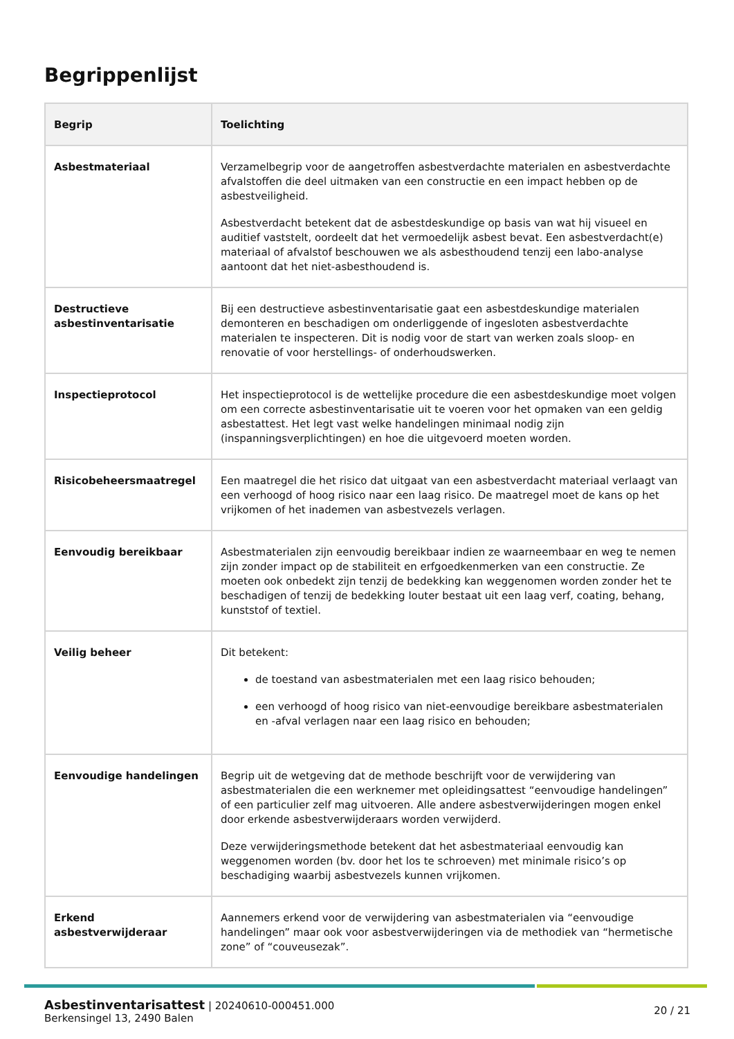Begrippenlijst
| Begrip | Toelichting |
| --- | --- |
| Asbestmateriaal | Verzamelbegrip voor de aangetroffen asbestverdachte materialen en asbestverdachte afvalstoffen die deel uitmaken van een constructie en een impact hebben op de asbestveiligheid. Asbestverdacht betekent dat de asbestdeskundige op basis van wat hij visueel en auditief vaststelt, oordeelt dat het vermoedelijk asbest bevat. Een asbestverdacht(e) materiaal of afvalstof beschouwen we als asbesthoudend tenzij een labo-analyse aantoont dat het niet-asbesthoudend is. |
| Destructieve asbestinventarisatie | Bij een destructieve asbestinventarisatie gaat een asbestdeskundige materialen demonteren en beschadigen om onderliggende of ingesloten asbestverdachte materialen te inspecteren. Dit is nodig voor de start van werken zoals sloop- en renovatie of voor herstellings- of onderhoudswerken. |
| Inspectieprotocol | Het inspectieprotocol is de wettelijke procedure die een asbestdeskundige moet volgen om een correcte asbestinventarisatie uit te voeren voor het opmaken van een geldig asbestattest. Het legt vast welke handelingen minimaal nodig zijn (inspanningsverplichtingen) en hoe die uitgevoerd moeten worden. |
| Risicobeheersmaatregel | Een maatregel die het risico dat uitgaat van een asbestverdacht materiaal verlaagt van een verhoogd of hoog risico naar een laag risico. De maatregel moet de kans op het vrijkomen of het inademen van asbestvezels verlagen. |
| Eenvoudig bereikbaar | Asbestmaterialen zijn eenvoudig bereikbaar indien ze waarneembaar en weg te nemen zijn zonder impact op de stabiliteit en erfgoedkenmerken van een constructie. Ze moeten ook onbedekt zijn tenzij de bedekking kan weggenomen worden zonder het te beschadigen of tenzij de bedekking louter bestaat uit een laag verf, coating, behang, kunststof of textiel. |
| Veilig beheer | Dit betekent: de toestand van asbestmaterialen met een laag risico behouden; een verhoogd of hoog risico van niet-eenvoudige bereikbare asbestmaterialen en -afval verlagen naar een laag risico en behouden; |
| Eenvoudige handelingen | Begrip uit de wetgeving dat de methode beschrijft voor de verwijdering van asbestmaterialen die een werknemer met opleidingsattest “eenvoudige handelingen” of een particulier zelf mag uitvoeren. Alle andere asbestverwijderingen mogen enkel door erkende asbestverwijderaars worden verwijderd. Deze verwijderingsmethode betekent dat het asbestmateriaal eenvoudig kan weggenomen worden (bv. door het los te schroeven) met minimale risico’s op beschadiging waarbij asbestvezels kunnen vrijkomen. |
| Erkend asbestverwijderaar | Aannemers erkend voor de verwijdering van asbestmaterialen via “eenvoudige handelingen” maar ook voor asbestverwijderingen via de methodiek van “hermetische zone” of “couveusezak”. |
Asbestinventarisattest | 20240610-000451.000
Berkensingel 13, 2490 Balen
20 / 21